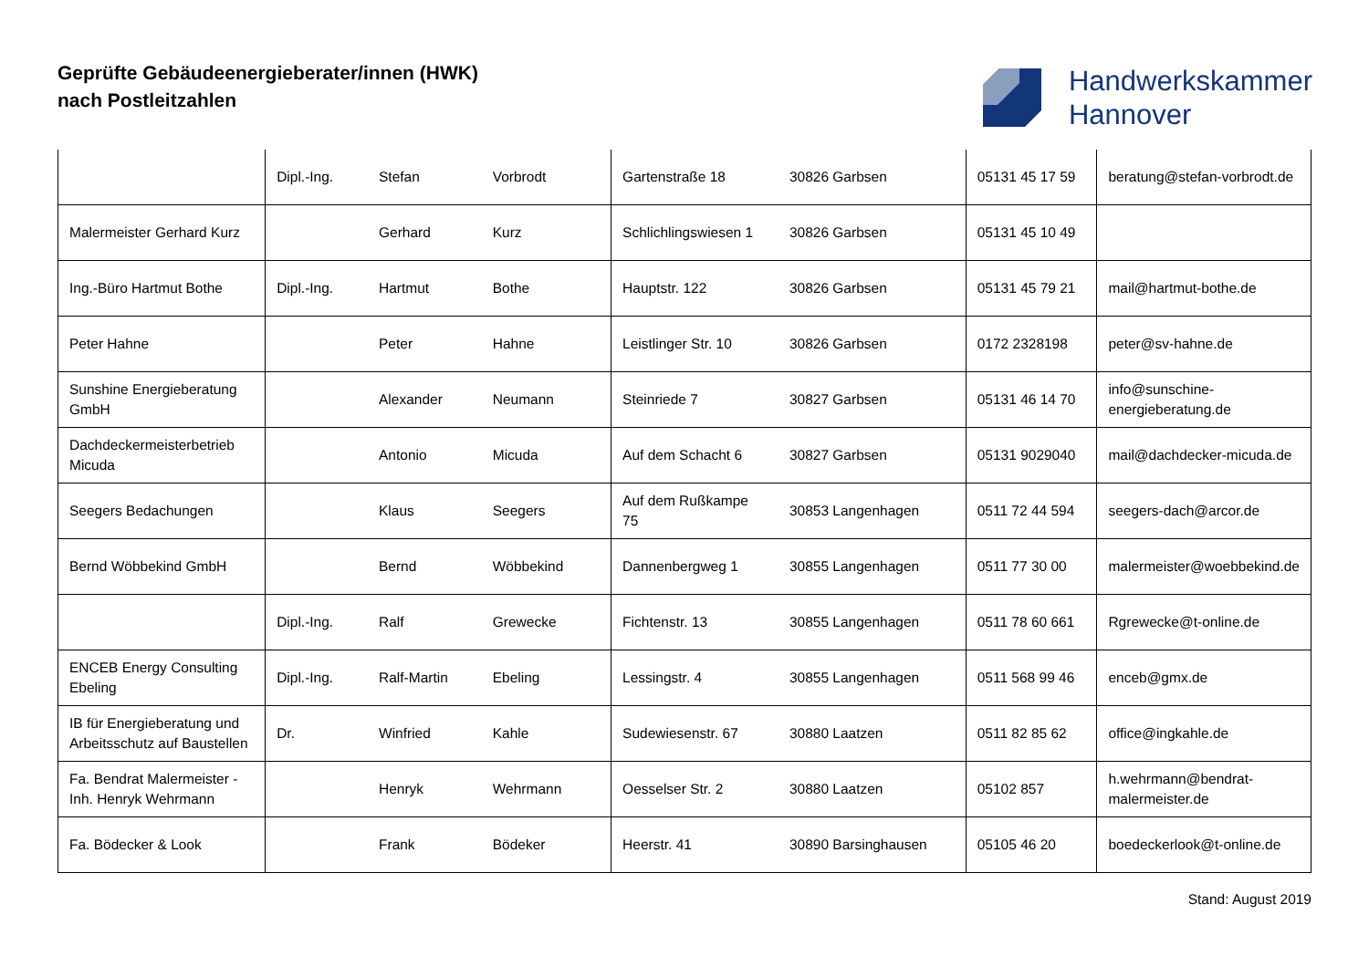Geprüfte Gebäudeenergieberater/innen (HWK)
nach Postleitzahlen
Handwerkskammer
Hannover
| | Dipl.-Ing. | Stefan | Vorbrodt | Gartenstraße 18 | 30826 Garbsen | 05131 45 17 59 | beratung@stefan-vorbrodt.de |
| Malermeister Gerhard Kurz | | Gerhard | Kurz | Schlichlingswiesen 1 | 30826 Garbsen | 05131 45 10 49 | |
| Ing.-Büro Hartmut Bothe | Dipl.-Ing. | Hartmut | Bothe | Hauptstr. 122 | 30826 Garbsen | 05131 45 79 21 | mail@hartmut-bothe.de |
| Peter Hahne | | Peter | Hahne | Leistlinger Str. 10 | 30826 Garbsen | 0172 2328198 | peter@sv-hahne.de |
| Sunshine Energieberatung GmbH | | Alexander | Neumann | Steinriede 7 | 30827 Garbsen | 05131 46 14 70 | info@sunschine-energieberatung.de |
| Dachdeckermeisterbetrieb Micuda | | Antonio | Micuda | Auf dem Schacht 6 | 30827 Garbsen | 05131 9029040 | mail@dachdecker-micuda.de |
| Seegers Bedachungen | | Klaus | Seegers | Auf dem Rußkampe 75 | 30853 Langenhagen | 0511 72 44 594 | seegers-dach@arcor.de |
| Bernd Wöbbekind GmbH | | Bernd | Wöbbekind | Dannenbergweg 1 | 30855 Langenhagen | 0511 77 30 00 | malermeister@woebbekind.de |
| | Dipl.-Ing. | Ralf | Grewecke | Fichtenstr. 13 | 30855 Langenhagen | 0511 78 60 661 | Rgrewecke@t-online.de |
| ENCEB Energy Consulting Ebeling | Dipl.-Ing. | Ralf-Martin | Ebeling | Lessingstr. 4 | 30855 Langenhagen | 0511 568 99 46 | enceb@gmx.de |
| IB für Energieberatung und Arbeitsschutz auf Baustellen | Dr. | Winfried | Kahle | Sudewiesenstr. 67 | 30880 Laatzen | 0511 82 85 62 | office@ingkahle.de |
| Fa. Bendrat Malermeister - Inh. Henryk Wehrmann | | Henryk | Wehrmann | Oesselser Str. 2 | 30880 Laatzen | 05102 857 | h.wehrmann@bendrat-malermeister.de |
| Fa. Bödecker & Look | | Frank | Bödeker | Heerstr. 41 | 30890 Barsinghausen | 05105 46 20 | boedeckerlook@t-online.de |
Stand: August 2019